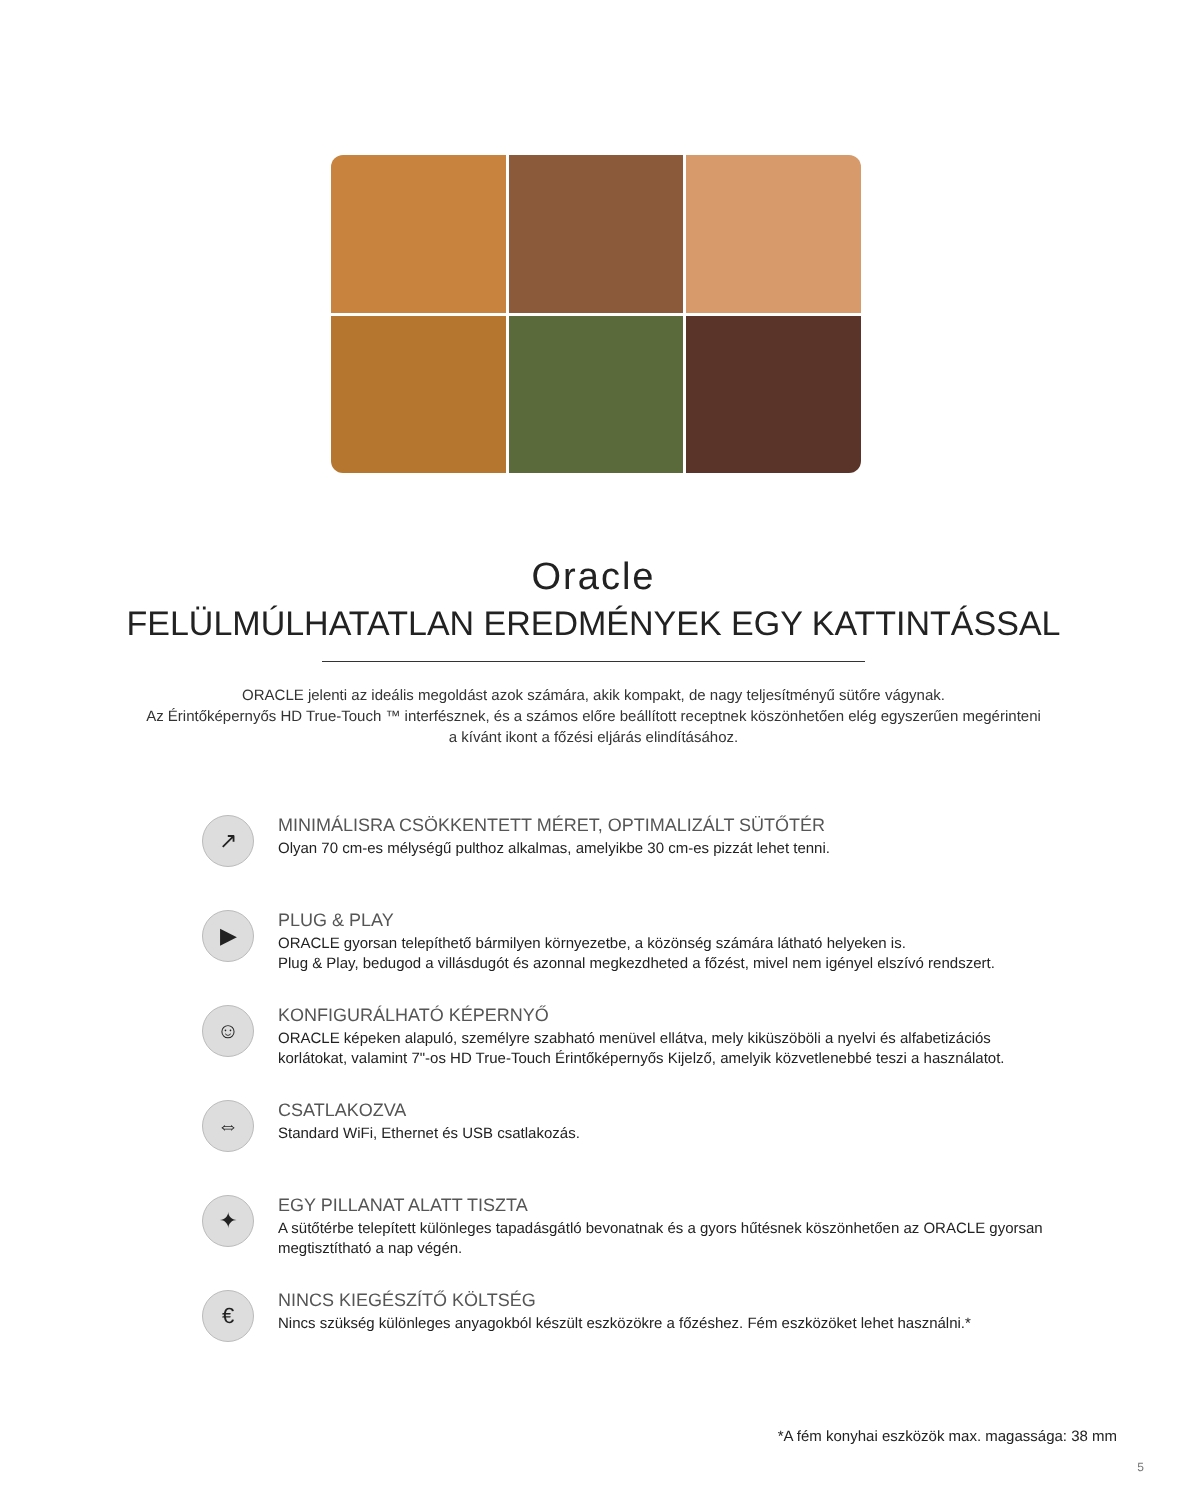Oracle
FELÜLMÚLHATATLAN EREDMÉNYEK EGY KATTINTÁSSAL
ORACLE jelenti az ideális megoldást azok számára, akik kompakt, de nagy teljesítményű sütőre vágynak.
Az Érintőképernyős HD True-Touch ™ interfésznek, és a számos előre beállított receptnek köszönhetően elég egyszerűen megérinteni
a kívánt ikont a főzési eljárás elindításához.
↗
MINIMÁLISRA CSÖKKENTETT MÉRET, OPTIMALIZÁLT SÜTŐTÉR
Olyan 70 cm-es mélységű pulthoz alkalmas, amelyikbe 30 cm-es pizzát lehet tenni.
▶
PLUG & PLAY
ORACLE gyorsan telepíthető bármilyen környezetbe, a közönség számára látható helyeken is.
Plug & Play, bedugod a villásdugót és azonnal megkezdheted a főzést, mivel nem igényel elszívó rendszert.
☺
KONFIGURÁLHATÓ KÉPERNYŐ
ORACLE képeken alapuló, személyre szabható menüvel ellátva, mely kiküszöböli a nyelvi és alfabetizációs korlátokat, valamint 7"-os HD True-Touch Érintőképernyős Kijelző, amelyik közvetlenebbé teszi a használatot.
⇔
CSATLAKOZVA
Standard WiFi, Ethernet és USB csatlakozás.
✦
EGY PILLANAT ALATT TISZTA
A sütőtérbe telepített különleges tapadásgátló bevonatnak és a gyors hűtésnek köszönhetően az ORACLE gyorsan megtisztítható a nap végén.
€
NINCS KIEGÉSZÍTŐ KÖLTSÉG
Nincs szükség különleges anyagokból készült eszközökre a főzéshez. Fém eszközöket lehet használni.*
*A fém konyhai eszközök max. magassága: 38 mm
5